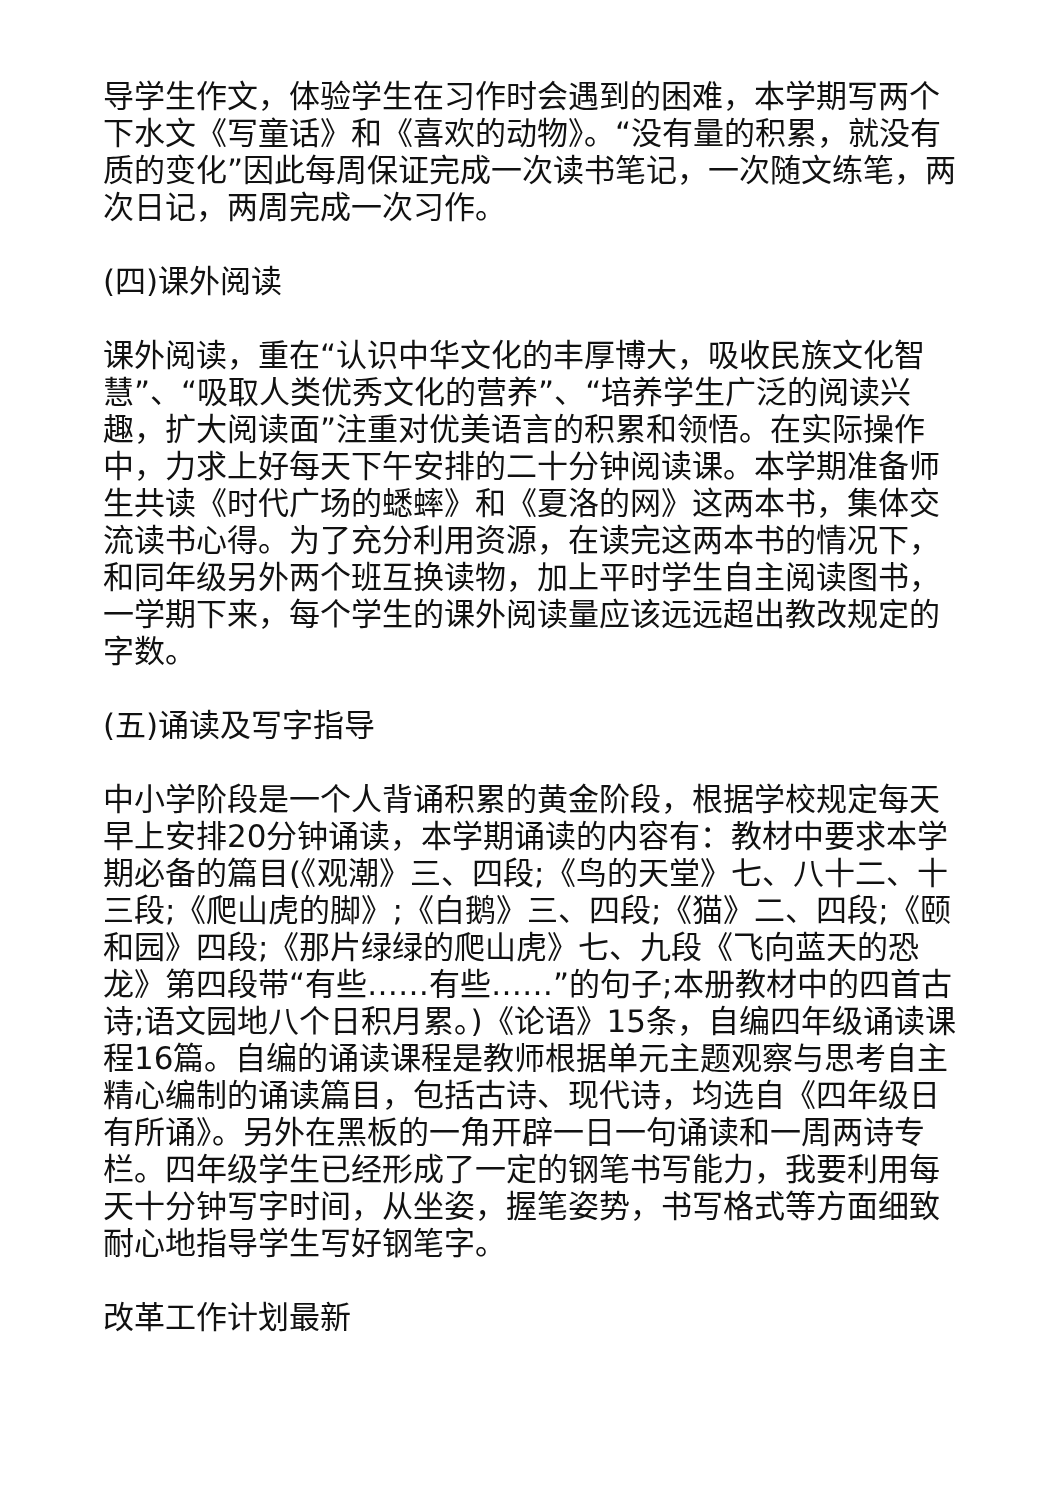导学生作文，体验学生在习作时会遇到的困难，本学期写两个下水文《写童话》和《喜欢的动物》。“没有量的积累，就没有质的变化”因此每周保证完成一次读书笔记，一次随文练笔，两次日记，两周完成一次习作。
(四)课外阅读
课外阅读，重在“认识中华文化的丰厚博大，吸收民族文化智慧”、“吸取人类优秀文化的营养”、“培养学生广泛的阅读兴趣，扩大阅读面”注重对优美语言的积累和领悟。在实际操作中，力求上好每天下午安排的二十分钟阅读课。本学期准备师生共读《时代广场的蟋蟀》和《夏洛的网》这两本书，集体交流读书心得。为了充分利用资源，在读完这两本书的情况下，和同年级另外两个班互换读物，加上平时学生自主阅读图书，一学期下来，每个学生的课外阅读量应该远远超出教改规定的字数。
(五)诵读及写字指导
中小学阶段是一个人背诵积累的黄金阶段，根据学校规定每天早上安排20分钟诵读，本学期诵读的内容有：教材中要求本学期必备的篇目(《观潮》三、四段;《鸟的天堂》七、八十二、十三段;《爬山虎的脚》;《白鹅》三、四段;《猫》二、四段;《颐和园》四段;《那片绿绿的爬山虎》七、九段《飞向蓝天的恐龙》第四段带“有些……有些……”的句子;本册教材中的四首古诗;语文园地八个日积月累。)《论语》15条，自编四年级诵读课程16篇。自编的诵读课程是教师根据单元主题观察与思考自主精心编制的诵读篇目，包括古诗、现代诗，均选自《四年级日有所诵》。另外在黑板的一角开辟一日一句诵读和一周两诗专栏。四年级学生已经形成了一定的钢笔书写能力，我要利用每天十分钟写字时间，从坐姿，握笔姿势，书写格式等方面细致耐心地指导学生写好钢笔字。
改革工作计划最新